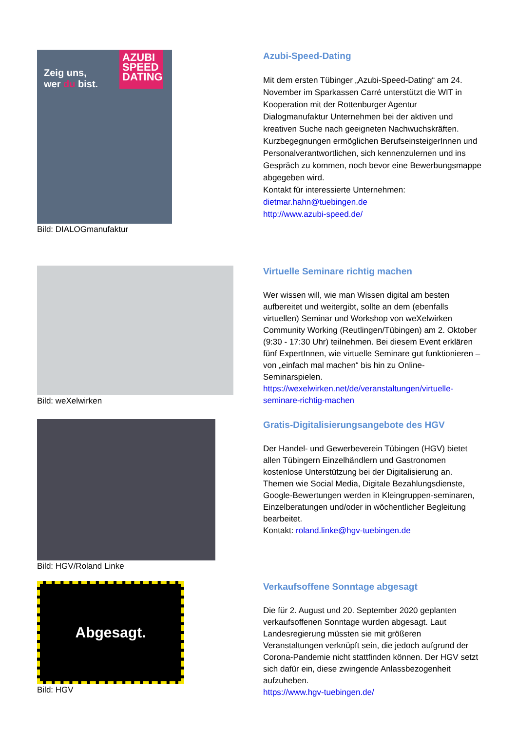AZUBI SPEED DATING
Zeig uns,
wer du bist.
Bild: DIALOGmanufaktur
Azubi-Speed-Dating
Mit dem ersten Tübinger „Azubi-Speed-Dating“ am 24. November im Sparkassen Carré unterstützt die WIT in Kooperation mit der Rottenburger Agentur Dialogmanufaktur Unternehmen bei der aktiven und kreativen Suche nach geeigneten Nachwuchskräften. Kurzbegegnungen ermöglichen BerufseinsteigerInnen und Personalverantwortlichen, sich kennenzulernen und ins Gespräch zu kommen, noch bevor eine Bewerbungsmappe abgegeben wird.
Kontakt für interessierte Unternehmen:
dietmar.hahn@tuebingen.de
http://www.azubi-speed.de/
Bild: weXelwirken
Virtuelle Seminare richtig machen
Wer wissen will, wie man Wissen digital am besten aufbereitet und weitergibt, sollte an dem (ebenfalls virtuellen) Seminar und Workshop von weXelwirken Community Working (Reutlingen/Tübingen) am 2. Oktober (9:30 - 17:30 Uhr) teilnehmen. Bei diesem Event erklären fünf ExpertInnen, wie virtuelle Seminare gut funktionieren – von „einfach mal machen“ bis hin zu Online-Seminarspielen.
https://wexelwirken.net/de/veranstaltungen/virtuelle-seminare-richtig-machen
Bild: HGV/Roland Linke
Gratis-Digitalisierungsangebote des HGV
Der Handel- und Gewerbeverein Tübingen (HGV) bietet allen Tübingern Einzelhändlern und Gastronomen kostenlose Unterstützung bei der Digitalisierung an. Themen wie Social Media, Digitale Bezahlungsdienste, Google-Bewertungen werden in Kleingruppen-seminaren, Einzelberatungen und/oder in wöchentlicher Begleitung bearbeitet.
Kontakt: roland.linke@hgv-tuebingen.de
Abgesagt.
Bild: HGV
Verkaufsoffene Sonntage abgesagt
Die für 2. August und 20. September 2020 geplanten verkaufsoffenen Sonntage wurden abgesagt. Laut Landesregierung müssten sie mit größeren Veranstaltungen verknüpft sein, die jedoch aufgrund der Corona-Pandemie nicht stattfinden können. Der HGV setzt sich dafür ein, diese zwingende Anlassbezogenheit aufzuheben.
https://www.hgv-tuebingen.de/